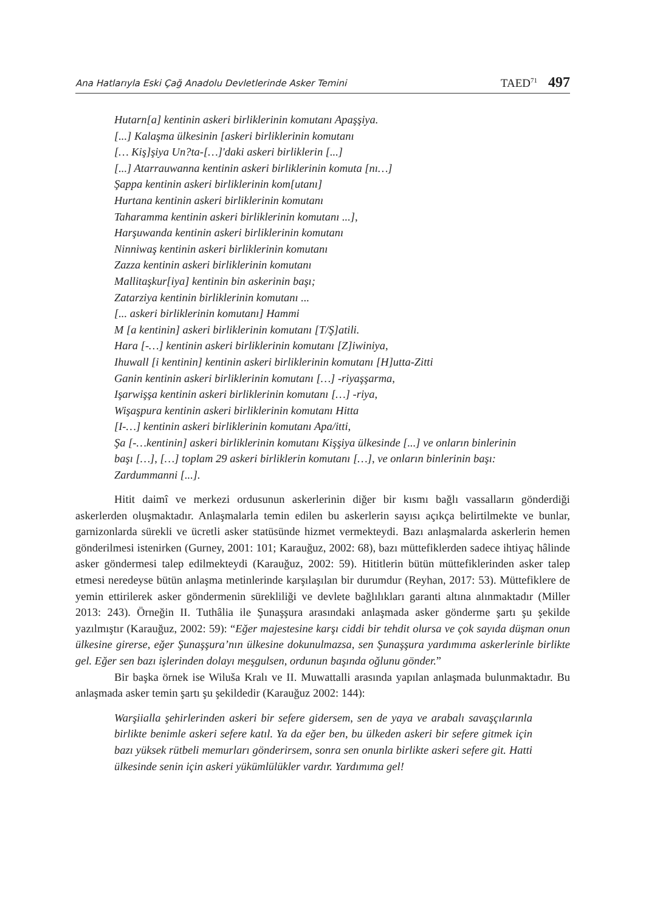Ana Hatlarıyla Eski Çağ Anadolu Devletlerinde Asker Temini TAED<sup>71</sup> 497
Hutarn[a] kentinin askeri birliklerinin komutanı Apaşşiya.
[...] Kalaşma ülkesinin [askeri birliklerinin komutanı
[… Kiş]şiya Un?ta-[…]'daki askeri birliklerin [...]
[...] Atarrauwanna kentinin askeri birliklerinin komuta [nı…]
Şappa kentinin askeri birliklerinin kom[utanı]
Hurtana kentinin askeri birliklerinin komutanı
Taharamma kentinin askeri birliklerinin komutanı ...],
Harşuwanda kentinin askeri birliklerinin komutanı
Ninniwaş kentinin askeri birliklerinin komutanı
Zazza kentinin askeri birliklerinin komutanı
Mallitaşkur[iya] kentinin bin askerinin başı;
Zatarziya kentinin birliklerinin komutanı ...
[... askeri birliklerinin komutanı] Hammi
M [a kentinin] askeri birliklerinin komutanı [T/Ş]atili.
Hara [-…] kentinin askeri birliklerinin komutanı [Z]iwiniya,
Ihuwall [i kentinin] kentinin askeri birliklerinin komutanı [H]utta-Zitti
Ganin kentinin askeri birliklerinin komutanı […] -riyaşşarma,
Işarwişşa kentinin askeri birliklerinin komutanı […] -riya,
Wişaşpura kentinin askeri birliklerinin komutanı Hitta
[I-…] kentinin askeri birliklerinin komutanı Apa/itti,
Şa [-…kentinin] askeri birliklerinin komutanı Kişşiya ülkesinde [...] ve onların binlerinin başı […], […] toplam 29 askeri birliklerin komutanı […], ve onların binlerinin başı: Zardummanni [...].
Hitit daimî ve merkezi ordusunun askerlerinin diğer bir kısmı bağlı vassalların gönderdiği askerlerden oluşmaktadır. Anlaşmalarla temin edilen bu askerlerin sayısı açıkça belirtilmekte ve bunlar, garnizonlarda sürekli ve ücretli asker statüsünde hizmet vermekteydi. Bazı anlaşmalarda askerlerin hemen gönderilmesi istenirken (Gurney, 2001: 101; Karauğuz, 2002: 68), bazı müttefiklerden sadece ihtiyaç hâlinde asker göndermesi talep edilmekteydi (Karauğuz, 2002: 59). Hititlerin bütün müttefiklerinden asker talep etmesi neredeyse bütün anlaşma metinlerinde karşılaşılan bir durumdur (Reyhan, 2017: 53). Müttefiklere de yemin ettirilerek asker göndermenin sürekliliği ve devlete bağlılıkları garanti altına alınmaktadır (Miller 2013: 243). Örneğin II. Tuthâlia ile Şunaşşura arasındaki anlaşmada asker gönderme şartı şu şekilde yazılmıştır (Karauğuz, 2002: 59): “Eğer majestesine karşı ciddi bir tehdit olursa ve çok sayıda düşman onun ülkesine girerse, eğer Şunaşşura’nın ülkesine dokunulmazsa, sen Şunaşşura yardımıma askerlerinle birlikte gel. Eğer sen bazı işlerinden dolayı meşgulsen, ordunun başında oğlunu gönder.”
Bir başka örnek ise Wiluša Kralı ve II. Muwattalli arasında yapılan anlaşmada bulunmaktadır. Bu anlaşmada asker temin şartı şu şekildedir (Karauğuz 2002: 144):
Warşiialla şehirlerinden askeri bir sefere gidersem, sen de yaya ve arabalı savaşçılarınla birlikte benimle askeri sefere katıl. Ya da eğer ben, bu ülkeden askeri bir sefere gitmek için bazı yüksek rütbeli memurları gönderirsem, sonra sen onunla birlikte askeri sefere git. Hatti ülkesinde senin için askeri yükümlülükler vardır. Yardımıma gel!